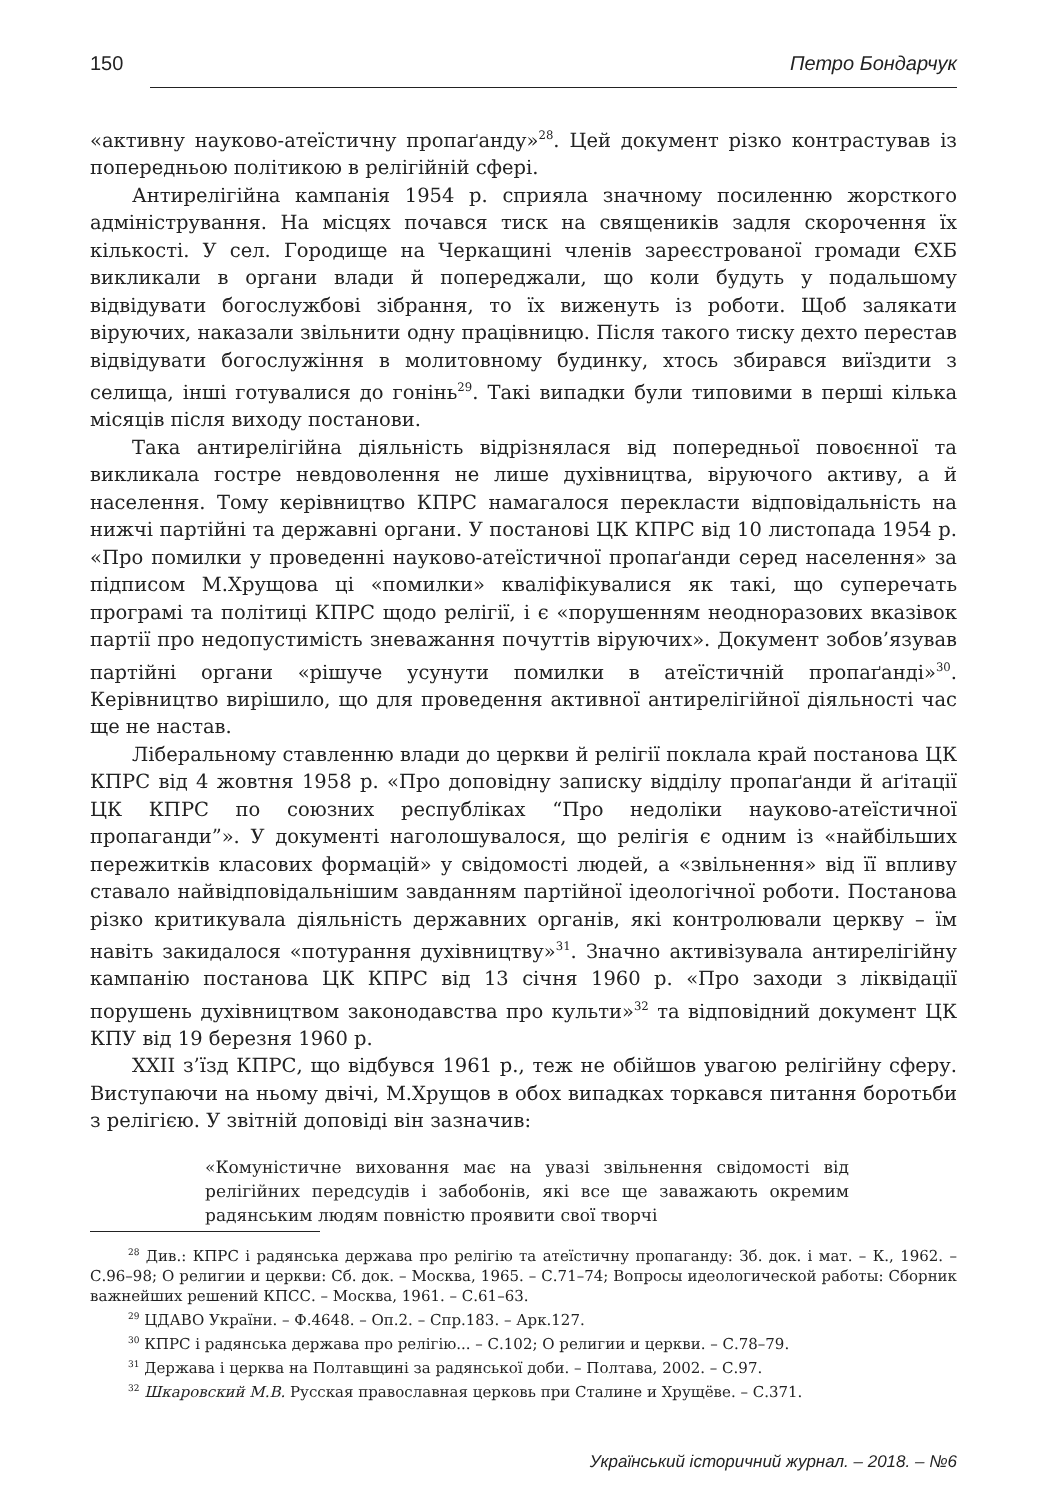150 Петро Бондарчук
«активну науково-атеїстичну пропаґанду»<sup>28</sup>. Цей документ різко контрастував із попередньою політикою в релігійній сфері.
Антирелігійна кампанія 1954 р. сприяла значному посиленню жорсткого адміністрування. На місцях почався тиск на священиків задля скорочення їх кількості. У сел. Городище на Черкащині членів зареєстрованої громади ЄХБ викликали в органи влади й попереджали, що коли будуть у подальшому відвідувати богослужбові зібрання, то їх виженуть із роботи. Щоб залякати віруючих, наказали звільнити одну працівницю. Після такого тиску дехто перестав відвідувати богослужіння в молитовному будинку, хтось збирався виїздити з селища, інші готувалися до гонінь<sup>29</sup>. Такі випадки були типовими в перші кілька місяців після виходу постанови.
Така антирелігійна діяльність відрізнялася від попередньої повоєнної та викликала гостре невдоволення не лише духівництва, віруючого активу, а й населення. Тому керівництво КПРС намагалося перекласти відповідальність на нижчі партійні та державні органи. У постанові ЦК КПРС від 10 листопада 1954 р. «Про помилки у проведенні науково-атеїстичної пропаґанди серед населення» за підписом М.Хрущова ці «помилки» кваліфікувалися як такі, що суперечать програмі та політиці КПРС щодо релігії, і є «порушенням неодноразових вказівок партії про недопустимість зневажання почуттів віруючих». Документ зобов’язував партійні органи «рішуче усунути помилки в атеїстичній пропаґанді»<sup>30</sup>. Керівництво вирішило, що для проведення активної антирелігійної діяльності час ще не настав.
Ліберальному ставленню влади до церкви й релігії поклала край постанова ЦК КПРС від 4 жовтня 1958 р. «Про доповідну записку відділу пропаґанди й аґітації ЦК КПРС по союзних республіках “Про недоліки науково-атеїстичної пропаганди”». У документі наголошувалося, що релігія є одним із «найбільших пережитків класових формацій» у свідомості людей, а «звільнення» від її впливу ставало найвідповідальнішим завданням партійної ідеологічної роботи. Постанова різко критикувала діяльність державних органів, які контролювали церкву – їм навіть закидалося «потурання духівництву»<sup>31</sup>. Значно активізувала антирелігійну кампанію постанова ЦК КПРС від 13 січня 1960 р. «Про заходи з ліквідації порушень духівництвом законодавства про культи»<sup>32</sup> та відповідний документ ЦК КПУ від 19 березня 1960 р.
XXII з’їзд КПРС, що відбувся 1961 р., теж не обійшов увагою релігійну сферу. Виступаючи на ньому двічі, М.Хрущов в обох випадках торкався питання боротьби з релігією. У звітній доповіді він зазначив:
«Комуністичне виховання має на увазі звільнення свідомості від релігійних передсудів і забобонів, які все ще заважають окремим радянським людям повністю проявити свої творчі
<sup>28</sup> Див.: КПРС і радянська держава про релігію та атеїстичну пропаганду: Зб. док. і мат. – К., 1962. – С.96–98; О религии и церкви: Сб. док. – Москва, 1965. – С.71–74; Вопросы идеологической работы: Сборник важнейших решений КПСС. – Москва, 1961. – С.61–63.
<sup>29</sup> ЦДАВО України. – Ф.4648. – Оп.2. – Спр.183. – Арк.127.
<sup>30</sup> КПРС і радянська держава про релігію... – С.102; О религии и церкви. – С.78–79.
<sup>31</sup> Держава і церква на Полтавщині за радянської доби. – Полтава, 2002. – С.97.
<sup>32</sup> Шкаровский М.В. Русская православная церковь при Сталине и Хрущёве. – С.371.
Український історичний журнал. – 2018. – №6